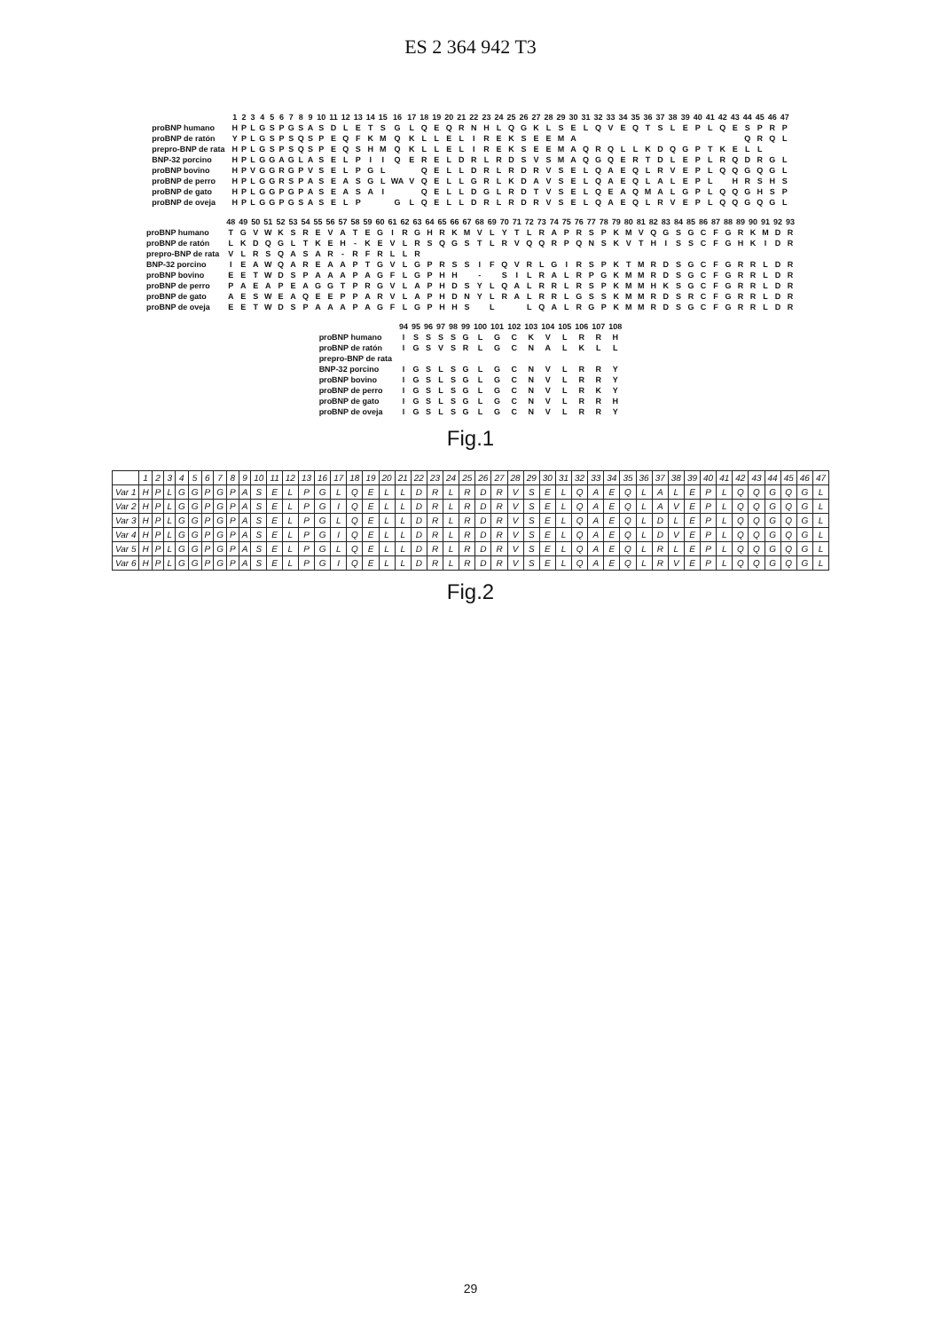ES 2 364 942 T3
| | 1 | 2 | 3 | 4 | 5 | 6 | 7 | 8 | 9 | 10 | 11 | 12 | 13 | 14 | 15 | 16 | 17 | 18 | 19 | 20 | 21 | 22 | 23 | 24 | 25 | 26 | 27 | 28 | 29 | 30 | 31 | 32 | 33 | 34 | 35 | 36 | 37 | 38 | 39 | 40 | 41 | 42 | 43 | 44 | 45 | 46 | 47 |
| --- | --- | --- | --- | --- | --- | --- | --- | --- | --- | --- | --- | --- | --- | --- | --- | --- | --- | --- | --- | --- | --- | --- | --- | --- | --- | --- | --- | --- | --- | --- | --- | --- | --- | --- | --- | --- | --- | --- | --- | --- | --- | --- | --- | --- | --- | --- | --- |
| proBNP humano | H | P | L | G | S | P | G | S | A | S | D | L | E | T | S | G | L | Q | E | Q | R | N | H | L | Q | G | K | L | S | E | L | Q | V | E | Q | T | S | L | E | P | L | Q | E | S | P | R | P |
| proBNP de ratón | Y | P | L | G | S | P | S | Q | S | P | E | Q | F | K | M | Q | K | L | L | E | L | I | R | E | K | S | E | E | M | A | | | | | | | | | | | | | | Q | R | Q | L |
| prepro-BNP de rata | H | P | L | G | S | P | S | Q | S | P | E | Q | S | H | M | Q | K | L | L | E | L | I | R | E | K | S | E | E | M | A | Q | R | Q | L | L | K | D | Q | G | P | T | K | E | L | L | | |
| BNP-32 porcino | H | P | L | G | G | A | G | L | A | S | E | L | P | I | I | Q | E | R | E | L | D | R | L | R | D | S | V | S | M | A | Q | G | Q | E | R | T | D | L | E | P | L | R | Q | D | R | G | L |
| proBNP bovino | H | P | V | G | G | R | G | P | V | S | E | L | P | G | L | | | Q | E | L | L | D | R | L | R | D | R | V | S | E | L | Q | A | E | Q | L | R | V | E | P | L | Q | Q | G | Q | G | L |
| proBNP de perro | H | P | L | G | G | R | S | P | A | S | E | A | S | G | L | WA | V | Q | E | L | L | G | R | L | K | D | A | V | S | E | L | Q | A | E | Q | L | A | L | E | P | L | | H | R | S | H | S |
| proBNP de gato | H | P | L | G | G | P | G | P | A | S | E | A | S | A | I | | | Q | E | L | L | D | G | L | R | D | T | V | S | E | L | Q | E | A | Q | M | A | L | G | P | L | Q | Q | G | H | S | P |
| proBNP de oveja | H | P | L | G | G | P | G | S | A | S | E | L | P | | | G | L | Q | E | L | L | D | R | L | R | D | R | V | S | E | L | Q | A | E | Q | L | R | V | E | P | L | Q | Q | G | Q | G | L |
| | 48 | 49 | 50 | 51 | 52 | 53 | 54 | 55 | 56 | 57 | 58 | 59 | 60 | 61 | 62 | 63 | 64 | 65 | 66 | 67 | 68 | 69 | 70 | 71 | 72 | 73 | 74 | 75 | 76 | 77 | 78 | 79 | 80 | 81 | 82 | 83 | 84 | 85 | 86 | 87 | 88 | 89 | 90 | 91 | 92 | 93 |
| --- | --- | --- | --- | --- | --- | --- | --- | --- | --- | --- | --- | --- | --- | --- | --- | --- | --- | --- | --- | --- | --- | --- | --- | --- | --- | --- | --- | --- | --- | --- | --- | --- | --- | --- | --- | --- | --- | --- | --- | --- | --- | --- | --- | --- | --- | --- |
| proBNP humano | T | G | V | W | K | S | R | E | V | A | T | E | G | I | R | G | H | R | K | M | V | L | Y | T | L | R | A | P | R | S | P | K | M | V | Q | G | S | G | C | F | G | R | K | M | D | R |
| proBNP de ratón | L | K | D | Q | G | L | T | K | E | H | - | K | E | V | L | R | S | Q | G | S | T | L | R | V | Q | Q | R | P | Q | N | S | K | V | T | H | I | S | S | C | F | G | H | K | I | D | R |
| prepro-BNP de rata | V | L | R | S | Q | A | S | A | R | - | R | F | R | L | L | R | | | | | | | | | | | | | | | | | | | | | | | | | | | | | | |
| BNP-32 porcino | I | E | A | W | Q | A | R | E | A | A | P | T | G | V | L | G | P | R | S | S | I | F | Q | V | R | L | G | I | R | S | P | K | T | M | R | D | S | G | C | F | G | R | R | L | D | R |
| proBNP bovino | E | E | T | W | D | S | P | A | A | A | P | A | G | F | L | G | P | H | H | | - | | S | I | L | R | A | L | R | P | G | K | M | M | R | D | S | G | C | F | G | R | R | L | D | R |
| proBNP de perro | P | A | E | A | P | E | A | G | G | T | P | R | G | V | L | A | P | H | D | S | Y | L | Q | A | L | R | R | L | R | S | P | K | M | M | H | K | S | G | C | F | G | R | R | L | D | R |
| proBNP de gato | A | E | S | W | E | A | Q | E | E | P | P | A | R | V | L | A | P | H | D | N | Y | L | R | A | L | R | R | L | G | S | S | K | M | M | R | D | S | R | C | F | G | R | R | L | D | R |
| proBNP de oveja | E | E | T | W | D | S | P | A | A | A | P | A | G | F | L | G | P | H | H | S | | L | | | L | Q | A | L | R | G | P | K | M | M | R | D | S | G | C | F | G | R | R | L | D | R |
| | 94 | 95 | 96 | 97 | 98 | 99 | 100 | 101 | 102 | 103 | 104 | 105 | 106 | 107 | 108 |
| --- | --- | --- | --- | --- | --- | --- | --- | --- | --- | --- | --- | --- | --- | --- | --- |
| proBNP humano | I | S | S | S | S | G | L | G | C | K | V | L | R | R | H |
| proBNP de ratón | I | G | S | V | S | R | L | G | C | N | A | L | K | L | L |
| prepro-BNP de rata | | | | | | | | | | | | | | | |
| BNP-32 porcino | I | G | S | L | S | G | L | G | C | N | V | L | R | R | Y |
| proBNP bovino | I | G | S | L | S | G | L | G | C | N | V | L | R | R | Y |
| proBNP de perro | I | G | S | L | S | G | L | G | C | N | V | L | R | K | Y |
| proBNP de gato | I | G | S | L | S | G | L | G | C | N | V | L | R | R | H |
| proBNP de oveja | I | G | S | L | S | G | L | G | C | N | V | L | R | R | Y |
Fig.1
| | 1 | 2 | 3 | 4 | 5 | 6 | 7 | 8 | 9 | 10 | 11 | 12 | 13 | 16 | 17 | 18 | 19 | 20 | 21 | 22 | 23 | 24 | 25 | 26 | 27 | 28 | 29 | 30 | 31 | 32 | 33 | 34 | 35 | 36 | 37 | 38 | 39 | 40 | 41 | 42 | 43 | 44 | 45 | 46 | 47 |
| --- | --- | --- | --- | --- | --- | --- | --- | --- | --- | --- | --- | --- | --- | --- | --- | --- | --- | --- | --- | --- | --- | --- | --- | --- | --- | --- | --- | --- | --- | --- | --- | --- | --- | --- | --- | --- | --- | --- | --- | --- | --- | --- | --- | --- | --- |
| Var 1 | H | P | L | G | G | P | G | P | A | S | E | L | P | G | L | Q | E | L | L | D | R | L | R | D | R | V | S | E | L | Q | A | E | Q | L | A | L | E | P | L | Q | Q | G | Q | G | L |
| Var 2 | H | P | L | G | G | P | G | P | A | S | E | L | P | G | I | Q | E | L | L | D | R | L | R | D | R | V | S | E | L | Q | A | E | Q | L | A | V | E | P | L | Q | Q | G | Q | G | L |
| Var 3 | H | P | L | G | G | P | G | P | A | S | E | L | P | G | L | Q | E | L | L | D | R | L | R | D | R | V | S | E | L | Q | A | E | Q | L | D | L | E | P | L | Q | Q | G | Q | G | L |
| Var 4 | H | P | L | G | G | P | G | P | A | S | E | L | P | G | I | Q | E | L | L | D | R | L | R | D | R | V | S | E | L | Q | A | E | Q | L | D | V | E | P | L | Q | Q | G | Q | G | L |
| Var 5 | H | P | L | G | G | P | G | P | A | S | E | L | P | G | L | Q | E | L | L | D | R | L | R | D | R | V | S | E | L | Q | A | E | Q | L | R | L | E | P | L | Q | Q | G | Q | G | L |
| Var 6 | H | P | L | G | G | P | G | P | A | S | E | L | P | G | I | Q | E | L | L | D | R | L | R | D | R | V | S | E | L | Q | A | E | Q | L | R | V | E | P | L | Q | Q | G | Q | G | L |
Fig.2
29